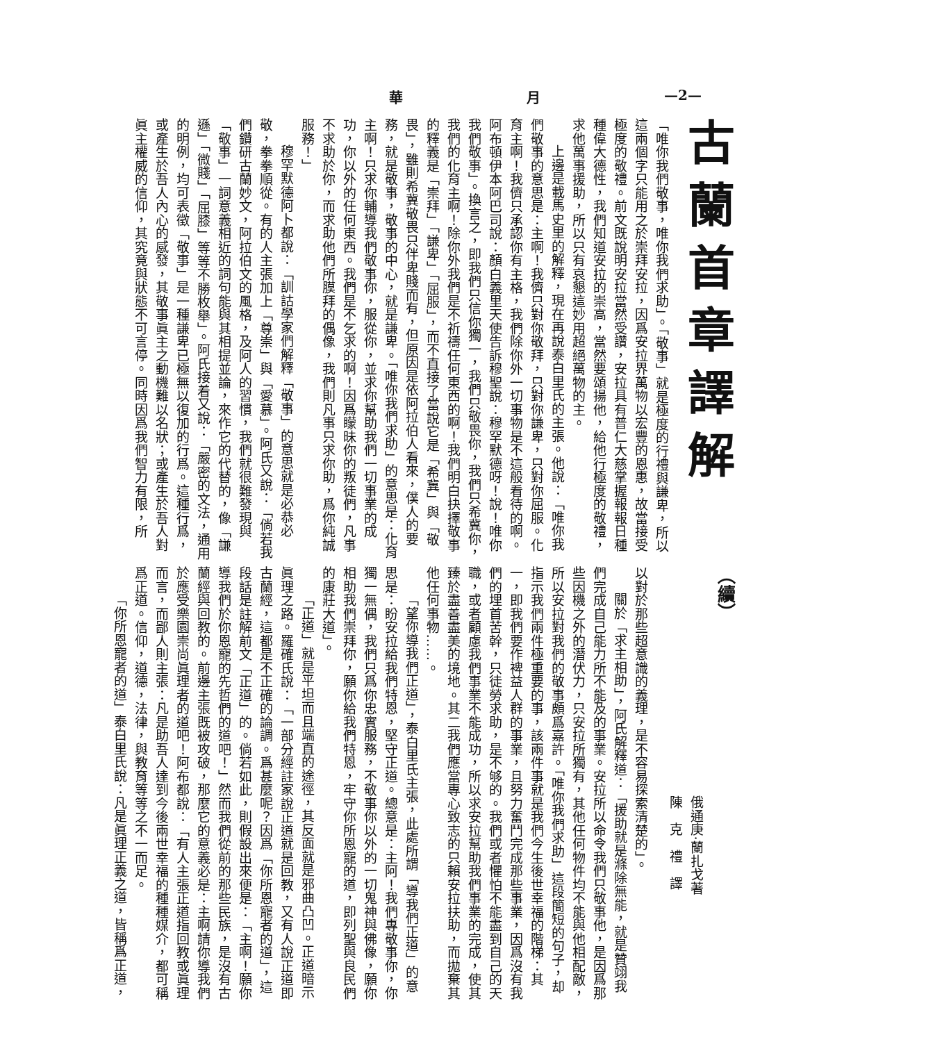華 月 —2—
古蘭首章譯解
「唯你我們敬事，唯你我們求助」。「敬事」就是極度的行禮與謙卑，所以這兩個字只能用之於崇拜安拉，因爲安拉界萬物以宏豐的恩惠，故當接受極度的敬禮。前文既說明安拉當然受讚，安拉具有普仁大慈掌握報報日種種偉大德性，我們知道安拉的崇高，當然要頌揚他，給他行極度的敬禮，求他萬事援助，所以只有哀懇這妙用超絕萬物的主。
上邊是載馬史里的解釋，現在再說泰白里氏的主張。他說：「唯你我們敬事的意思是：主啊！我儕只對你敬拜，只對你謙卑，只對你屈服。化育主啊！我儕只承認你有主格，我們除你外一切事物是不這般看待的啊。阿布頓伊本阿巴司說：顏白義里天使告訴穆聖說：穆罕默德呀！說！唯你我們敬事」。換言之，即我們只信你獨一，我們只敬畏你，我們只希冀你，我們的化育主啊！除你外我們是不祈禱任何東西的啊！我們明白抉擇敬事的釋義是「崇拜」「謙卑」「屈服」，而不直接了當說它是「希冀」與「敬畏」，雖則希冀敬畏只伴卑賤而有，但原因是依阿拉伯人看來，僕人的要務，就是敬事，敬事的中心，就是謙卑。「唯你我們求助」的意思是：化育主啊！只求你輔導我們敬事你，服從你，並求你幫助我們一切事業的成功，你以外的任何東西。我們是不乞求的啊！因爲矇昧你的叛徒們，凡事不求助於你，而求助他們所膜拜的偶像，我們則凡事只求你助，爲你純誠服務！」
穆罕默德阿卜都說：「訓詁學家們解釋「敬事」的意思就是必恭必敬，拳拳順從。有的人主張加上「尊崇」與「愛慕」。阿氏又說：「倘若我們鑽研古蘭妙文，阿拉伯文的風格，及阿人的習慣，我們就很難發現與「敬事」一詞意義相近的詞句能與其相提並論，來作它的代替的，像「謙遜」「微賤」「屈膝」等等不勝枚舉」。阿氏接着又說：「嚴密的文法，通用的明例，均可表徵「敬事」是一種謙卑已極無以復加的行爲。這種行爲，或產生於吾人內心的感發，其敬事眞主之動機難以名狀；或產生於吾人對眞主權威的信仰，其究竟與狀態不可言停。同時因爲我們智力有限，所
（續）
俄通庚·蘭扎戈著
陳　克　禮　譯
以對於那些超意識的義理，是不容易探索清楚的」。
關於「求主相助」，阿氏解釋道：「援助就是滌除無能，就是贊翊我們完成自己能力所不能及的事業。安拉所以命令我們只敬事他，是因爲那些因機之外的潛伏力，只安拉所獨有，其他任何物件均不能與他相配敵，所以安拉對我們的敬事頗爲嘉許。「唯你我們求助」這段簡短的句子，却指示我們兩件極重要的事，該兩件事就是我們今生後世幸福的階梯：其一，即我們要作裨益人群的事業，且努力奮鬥完成那些事業，因爲沒有我們的埋首苦幹，只徒勞求助，是不够的。我們或者懼怕不能盡到自己的天職，或者顧慮我們事業不能成功，所以求安拉幫助我們事業的完成，使其臻於盡善盡美的境地。其二我們應當專心致志的只賴安拉扶助，而拋棄其他任何事物……。
「望你導我們正道」，泰白里氏主張，此處所謂「導我們正道」的意思是：盼安拉給我們特恩，堅守正道。總意是：主阿！我們專敬事你，你獨一無偶，我們只爲你忠實服務，不敬事你以外的一切鬼神與佛像，願你相助我們崇拜你，願你給我們特恩，牢守你所恩寵的道，即列聖與良民們的康莊大道」。
「正道」就是平坦而且端直的途徑，其反面就是邪曲凸凹。正道暗示眞理之路。羅確氏說：「一部分經註家說正道就是回教，又有人說正道即古蘭經，這都是不正確的論調。爲甚麼呢？因爲「你所恩寵者的道」，這段話是註解前文「正道」的。倘若如此，則假設出來便是：「主啊！願你導我們於你恩寵的先哲們的道吧！」然而我們從前的那些民族，是沒有古蘭經與回教的。前邊主張既被攻破，那麼它的意義必是：主啊請你導我們於應受樂園崇尚眞理者的道吧！阿布都說：「有人主張正道指回教或眞理而言，而鄙人則主張：凡是助吾人達到今後兩世幸福的種種媒介，都可稱爲正道。信仰，道德，法律，與教育等等之不一而足。
「你所恩寵者的道」泰白里氏說：凡是眞理正義之道，皆稱爲正道，